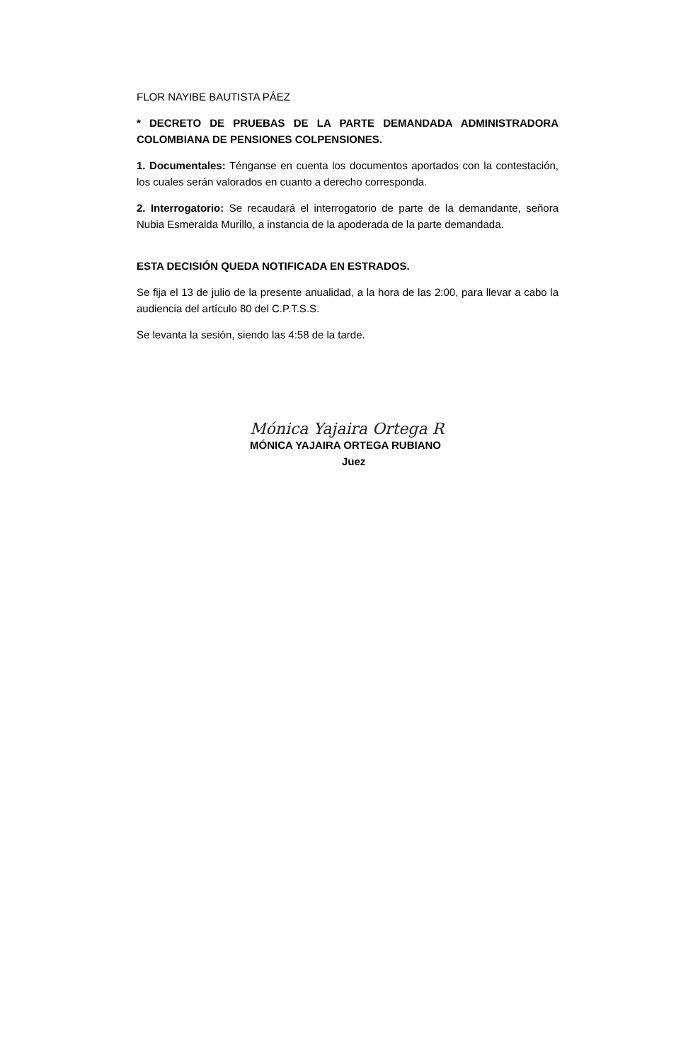FLOR NAYIBE BAUTISTA PÁEZ
* DECRETO DE PRUEBAS DE LA PARTE DEMANDADA ADMINISTRADORA COLOMBIANA DE PENSIONES COLPENSIONES.
1. Documentales: Ténganse en cuenta los documentos aportados con la contestación, los cuales serán valorados en cuanto a derecho corresponda.
2. Interrogatorio: Se recaudará el interrogatorio de parte de la demandante, señora Nubia Esmeralda Murillo, a instancia de la apoderada de la parte demandada.
ESTA DECISIÓN QUEDA NOTIFICADA EN ESTRADOS.
Se fija el 13 de julio de la presente anualidad, a la hora de las 2:00, para llevar a cabo la audiencia del artículo 80 del C.P.T.S.S.
Se levanta la sesión, siendo las 4:58 de la tarde.
Mónica Yajaira Ortega R
MÓNICA YAJAIRA ORTEGA RUBIANO
Juez